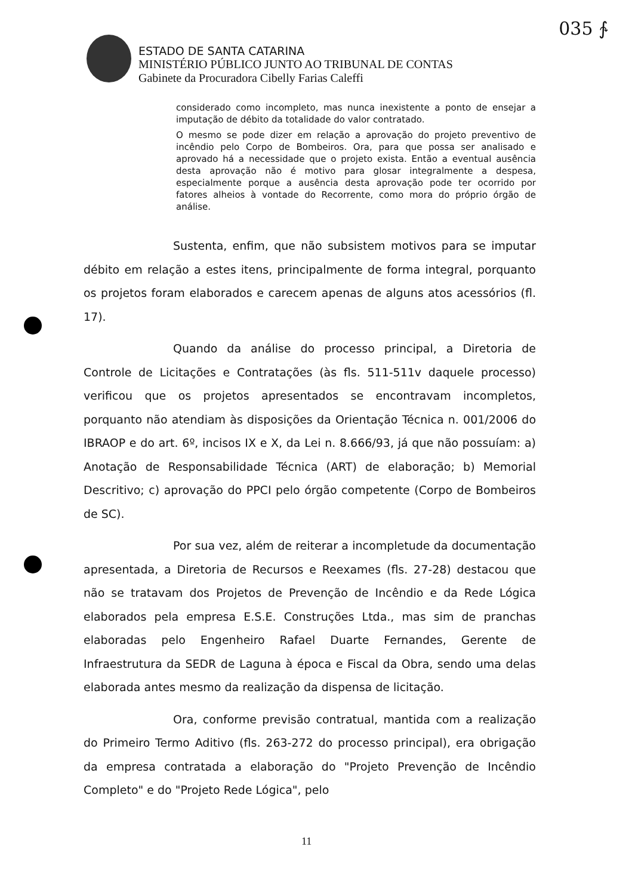035 ∱
ESTADO DE SANTA CATARINA
MINISTÉRIO PÚBLICO JUNTO AO TRIBUNAL DE CONTAS
Gabinete da Procuradora Cibelly Farias Caleffi
considerado como incompleto, mas nunca inexistente a ponto de ensejar a imputação de débito da totalidade do valor contratado.
O mesmo se pode dizer em relação a aprovação do projeto preventivo de incêndio pelo Corpo de Bombeiros. Ora, para que possa ser analisado e aprovado há a necessidade que o projeto exista. Então a eventual ausência desta aprovação não é motivo para glosar integralmente a despesa, especialmente porque a ausência desta aprovação pode ter ocorrido por fatores alheios à vontade do Recorrente, como mora do próprio órgão de análise.
Sustenta, enfim, que não subsistem motivos para se imputar débito em relação a estes itens, principalmente de forma integral, porquanto os projetos foram elaborados e carecem apenas de alguns atos acessórios (fl. 17).
Quando da análise do processo principal, a Diretoria de Controle de Licitações e Contratações (às fls. 511-511v daquele processo) verificou que os projetos apresentados se encontravam incompletos, porquanto não atendiam às disposições da Orientação Técnica n. 001/2006 do IBRAOP e do art. 6º, incisos IX e X, da Lei n. 8.666/93, já que não possuíam: a) Anotação de Responsabilidade Técnica (ART) de elaboração; b) Memorial Descritivo; c) aprovação do PPCI pelo órgão competente (Corpo de Bombeiros de SC).
Por sua vez, além de reiterar a incompletude da documentação apresentada, a Diretoria de Recursos e Reexames (fls. 27-28) destacou que não se tratavam dos Projetos de Prevenção de Incêndio e da Rede Lógica elaborados pela empresa E.S.E. Construções Ltda., mas sim de pranchas elaboradas pelo Engenheiro Rafael Duarte Fernandes, Gerente de Infraestrutura da SEDR de Laguna à época e Fiscal da Obra, sendo uma delas elaborada antes mesmo da realização da dispensa de licitação.
Ora, conforme previsão contratual, mantida com a realização do Primeiro Termo Aditivo (fls. 263-272 do processo principal), era obrigação da empresa contratada a elaboração do "Projeto Prevenção de Incêndio Completo" e do "Projeto Rede Lógica", pelo
11